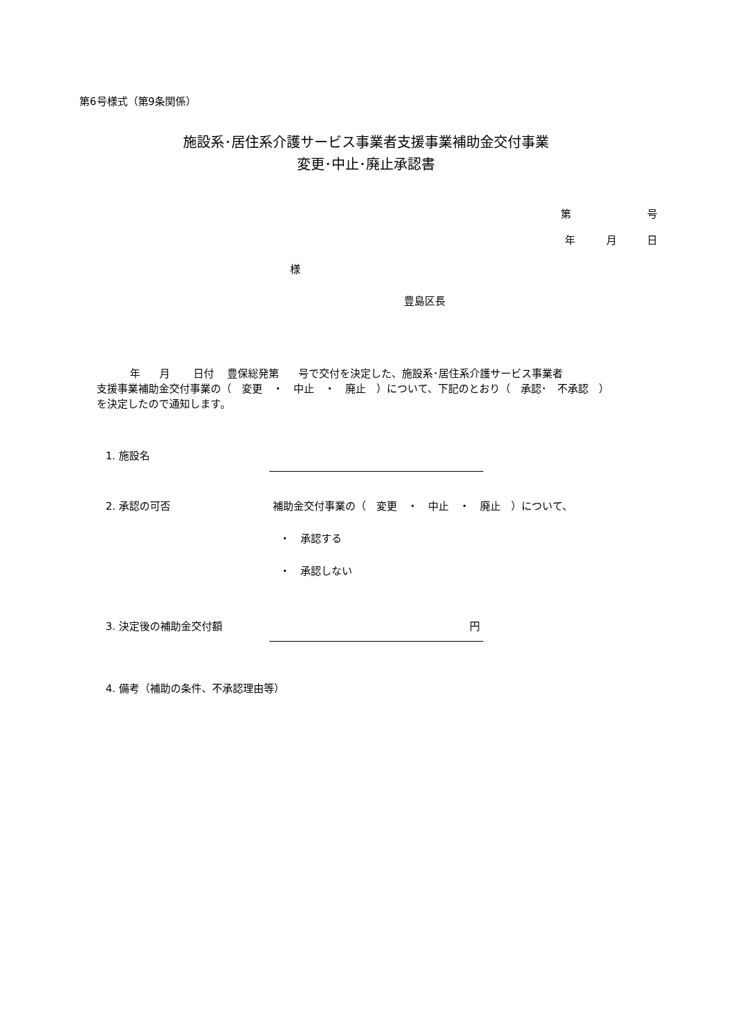第6号様式（第9条関係）
施設系･居住系介護サービス事業者支援事業補助金交付事業
変更･中止･廃止承認書
第 号
年 月 日
様
豊島区長
年 月 日付 豊保総発第 号で交付を決定した、施設系･居住系介護サービス事業者
支援事業補助金交付事業の（　変更　・　中止　・　廃止　）について、下記のとおり（　承認･　不承認　）
を決定したので通知します。
1. 施設名
2. 承認の可否
補助金交付事業の（　変更　・　中止　・　廃止　）について、
・　承認する
・　承認しない
3. 決定後の補助金交付額 円
4. 備考（補助の条件、不承認理由等）